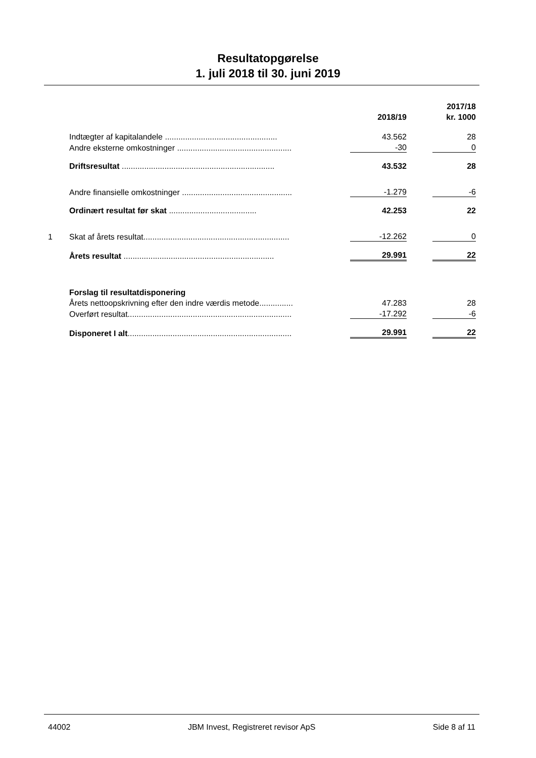Resultatopgørelse
1. juli 2018 til 30. juni 2019
| | | | | | 2017/18 |
| --- | --- | --- | --- | --- | --- |
| | | | 2018/19 | | kr. 1000 |
| | Indtægter af kapitalandele .................................................. | | 43.562 | | 28 |
| | Andre eksterne omkostninger ................................................... | | -30 | | 0 |
| | Driftsresultat .................................................................... | | 43.532 | | 28 |
| | Andre finansielle omkostninger ................................................. | | -1.279 | | -6 |
| | Ordinært resultat før skat ....................................... | | 42.253 | | 22 |
| 1 | Skat af årets resultat................................................................. | | -12.262 | | 0 |
| | Årets resultat ................................................................... | | 29.991 | | 22 |
| | Forslag til resultatdisponering | | | | |
| | Årets nettoopskrivning efter den indre værdis metode............... | | 47.283 | | 28 |
| | Overført resultat......................................................................... | | -17.292 | | -6 |
| | Disponeret I alt ......................................................................... | | 29.991 | | 22 |
44002 JBM Invest, Registreret revisor ApS Side 8 af 11